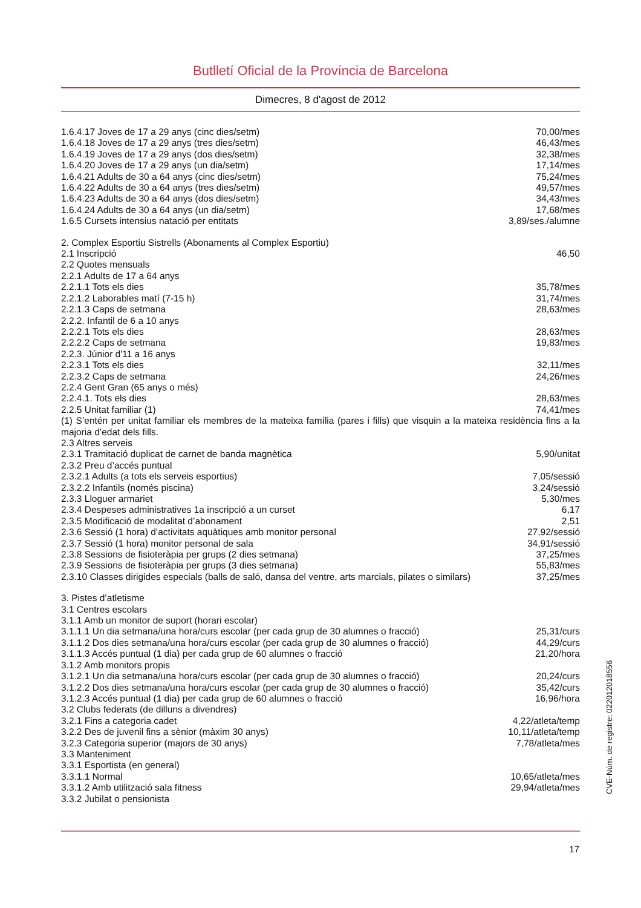Butlletí Oficial de la Província de Barcelona
Dimecres, 8 d'agost de 2012
| 1.6.4.17 Joves de 17 a 29 anys (cinc dies/setm) | 70,00/mes |
| 1.6.4.18 Joves de 17 a 29 anys (tres dies/setm) | 46,43/mes |
| 1.6.4.19 Joves de 17 a 29 anys (dos dies/setm) | 32,38/mes |
| 1.6.4.20 Joves de 17 a 29 anys (un dia/setm) | 17,14/mes |
| 1.6.4.21 Adults de 30 a 64 anys (cinc dies/setm) | 75,24/mes |
| 1.6.4.22 Adults de 30 a 64 anys (tres dies/setm) | 49,57/mes |
| 1.6.4.23 Adults de 30 a 64 anys (dos dies/setm) | 34,43/mes |
| 1.6.4.24 Adults de 30 a 64 anys (un dia/setm) | 17,68/mes |
| 1.6.5 Cursets intensius natació per entitats | 3,89/ses./alumne |
| 2. Complex Esportiu Sistrells (Abonaments al Complex Esportiu) | |
| 2.1 Inscripció | 46,50 |
| 2.2 Quotes mensuals | |
| 2.2.1 Adults de 17 a 64 anys | |
| 2.2.1.1 Tots els dies | 35,78/mes |
| 2.2.1.2 Laborables matí (7-15 h) | 31,74/mes |
| 2.2.1.3 Caps de setmana | 28,63/mes |
| 2.2.2. Infantil de 6 a 10 anys | |
| 2.2.2.1 Tots els dies | 28,63/mes |
| 2.2.2.2 Caps de setmana | 19,83/mes |
| 2.2.3. Júnior d'11 a 16 anys | |
| 2.2.3.1 Tots els dies | 32,11/mes |
| 2.2.3.2 Caps de setmana | 24,26/mes |
| 2.2.4 Gent Gran (65 anys o més) | |
| 2.2.4.1. Tots els dies | 28,63/mes |
| 2.2.5 Unitat familiar (1) | 74,41/mes |
| (1) S’entén per unitat familiar els membres de la mateixa família (pares i fills) que visquin a la mateixa residència fins a la majoria d’edat dels fills. | |
| 2.3 Altres serveis | |
| 2.3.1 Tramitació duplicat de carnet de banda magnètica | 5,90/unitat |
| 2.3.2 Preu d’accés puntual | |
| 2.3.2.1 Adults (a tots els serveis esportius) | 7,05/sessió |
| 2.3.2.2 Infantils (només piscina) | 3,24/sessió |
| 2.3.3 Lloguer armariet | 5,30/mes |
| 2.3.4 Despeses administratives 1a inscripció a un curset | 6,17 |
| 2.3.5 Modificació de modalitat d’abonament | 2,51 |
| 2.3.6 Sessió (1 hora) d’activitats aquàtiques amb monitor personal | 27,92/sessió |
| 2.3.7 Sessió (1 hora) monitor personal de sala | 34,91/sessió |
| 2.3.8 Sessions de fisioteràpia per grups (2 dies setmana) | 37,25/mes |
| 2.3.9 Sessions de fisioteràpia per grups (3 dies setmana) | 55,83/mes |
| 2.3.10 Classes dirigides especials (balls de saló, dansa del ventre, arts marcials, pilates o similars) | 37,25/mes |
| 3. Pistes d’atletisme | |
| 3.1 Centres escolars | |
| 3.1.1 Amb un monitor de suport (horari escolar) | |
| 3.1.1.1 Un dia setmana/una hora/curs escolar (per cada grup de 30 alumnes o fracció) | 25,31/curs |
| 3.1.1.2 Dos dies setmana/una hora/curs escolar (per cada grup de 30 alumnes o fracció) | 44,29/curs |
| 3.1.1.3 Accés puntual (1 dia) per cada grup de 60 alumnes o fracció | 21,20/hora |
| 3.1.2 Amb monitors propis | |
| 3.1.2.1 Un dia setmana/una hora/curs escolar (per cada grup de 30 alumnes o fracció) | 20,24/curs |
| 3.1.2.2 Dos dies setmana/una hora/curs escolar (per cada grup de 30 alumnes o fracció) | 35,42/curs |
| 3.1.2.3 Accés puntual (1 dia) per cada grup de 60 alumnes o fracció | 16,96/hora |
| 3.2 Clubs federats (de dilluns a divendres) | |
| 3.2.1 Fins a categoria cadet | 4,22/atleta/temp |
| 3.2.2 Des de juvenil fins a sènior (màxim 30 anys) | 10,11/atleta/temp |
| 3.2.3 Categoria superior (majors de 30 anys) | 7,78/atleta/mes |
| 3.3 Manteniment | |
| 3.3.1 Esportista (en general) | |
| 3.3.1.1 Normal | 10,65/atleta/mes |
| 3.3.1.2 Amb utilització sala fitness | 29,94/atleta/mes |
| 3.3.2 Jubilat o pensionista | |
CVE-Núm. de registre: 022012018556
17